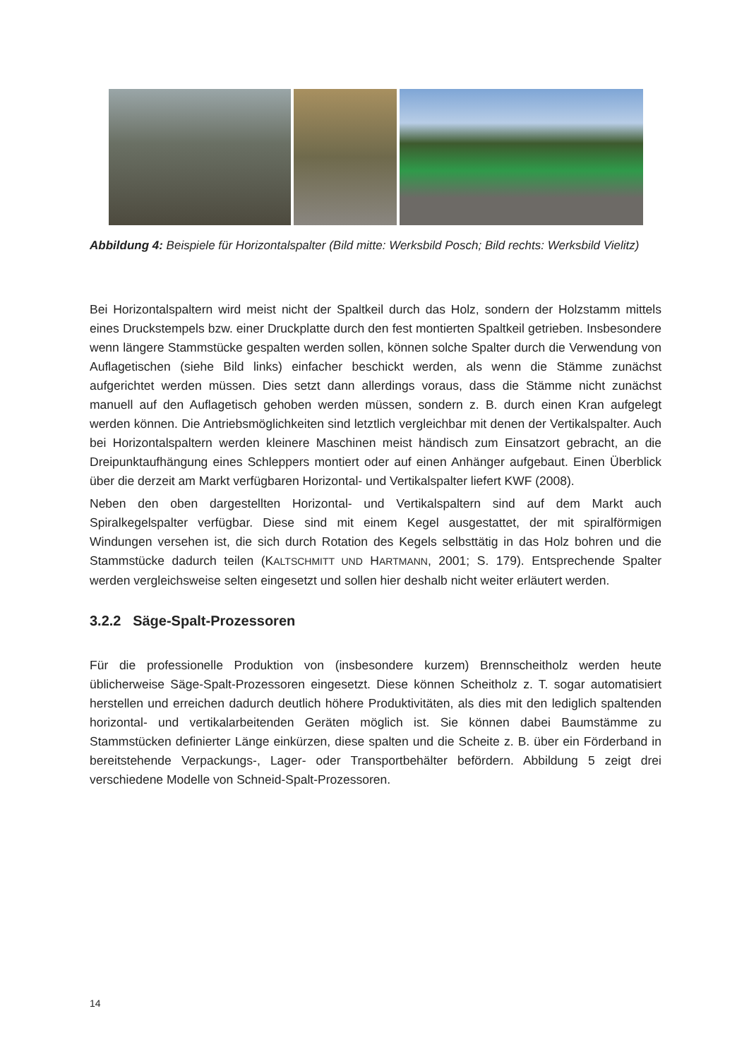Abbildung 4: Beispiele für Horizontalspalter (Bild mitte: Werksbild Posch; Bild rechts: Werksbild Vielitz)
Bei Horizontalspaltern wird meist nicht der Spaltkeil durch das Holz, sondern der Holzstamm mittels eines Druckstempels bzw. einer Druckplatte durch den fest montierten Spaltkeil getrieben. Insbesondere wenn längere Stammstücke gespalten werden sollen, können solche Spalter durch die Verwendung von Auflagetischen (siehe Bild links) einfacher beschickt werden, als wenn die Stämme zunächst aufgerichtet werden müssen. Dies setzt dann allerdings voraus, dass die Stämme nicht zunächst manuell auf den Auflagetisch gehoben werden müssen, sondern z. B. durch einen Kran aufgelegt werden können. Die Antriebsmöglichkeiten sind letztlich vergleichbar mit denen der Vertikalspalter. Auch bei Horizontalspaltern werden kleinere Maschinen meist händisch zum Einsatzort gebracht, an die Dreipunktaufhängung eines Schleppers montiert oder auf einen Anhänger aufgebaut. Einen Überblick über die derzeit am Markt verfügbaren Horizontal- und Vertikalspalter liefert KWF (2008).
Neben den oben dargestellten Horizontal- und Vertikalspaltern sind auf dem Markt auch Spiralkegelspalter verfügbar. Diese sind mit einem Kegel ausgestattet, der mit spiralförmigen Windungen versehen ist, die sich durch Rotation des Kegels selbsttätig in das Holz bohren und die Stammstücke dadurch teilen (KALTSCHMITT UND HARTMANN, 2001; S. 179). Entsprechende Spalter werden vergleichsweise selten eingesetzt und sollen hier deshalb nicht weiter erläutert werden.
3.2.2 Säge-Spalt-Prozessoren
Für die professionelle Produktion von (insbesondere kurzem) Brennscheitholz werden heute üblicherweise Säge-Spalt-Prozessoren eingesetzt. Diese können Scheitholz z. T. sogar automatisiert herstellen und erreichen dadurch deutlich höhere Produktivitäten, als dies mit den lediglich spaltenden horizontal- und vertikalarbeitenden Geräten möglich ist. Sie können dabei Baumstämme zu Stammstücken definierter Länge einkürzen, diese spalten und die Scheite z. B. über ein Förderband in bereitstehende Verpackungs-, Lager- oder Transportbehälter befördern. Abbildung 5 zeigt drei verschiedene Modelle von Schneid-Spalt-Prozessoren.
14